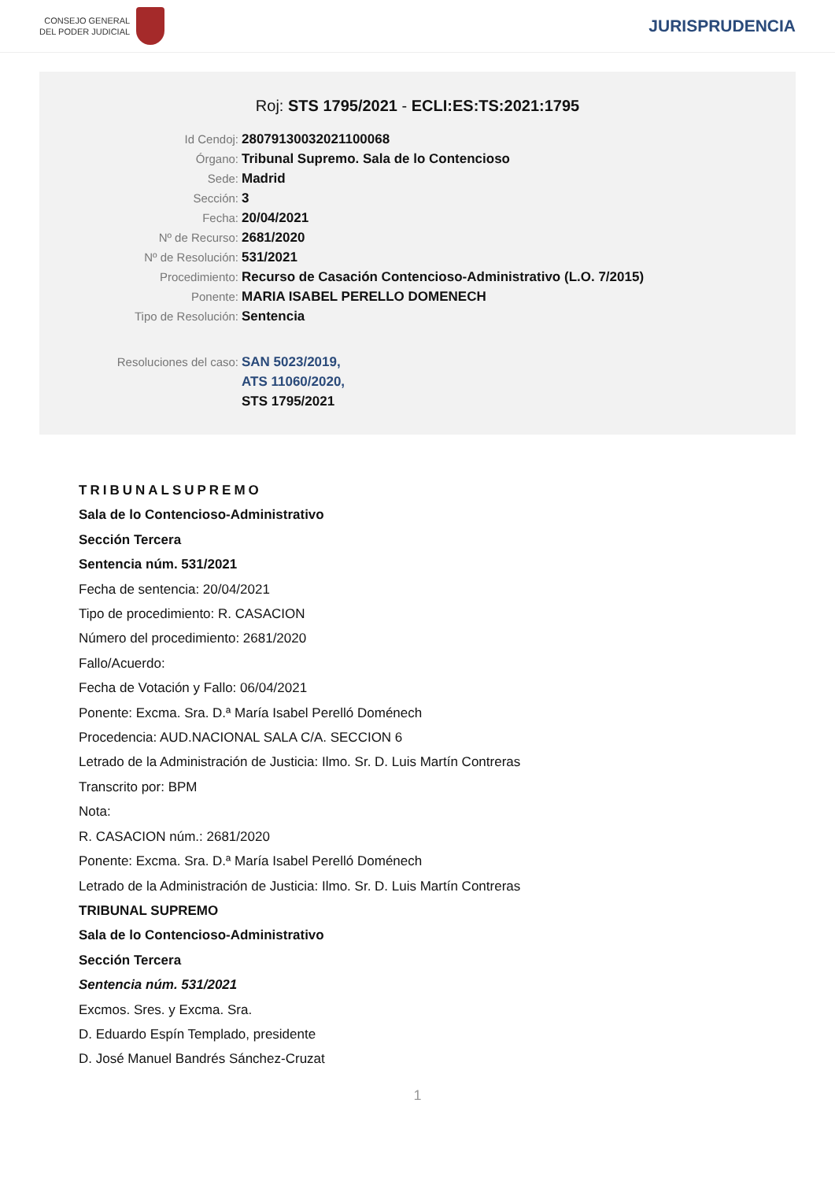CONSEJO GENERAL
DEL PODER JUDICIAL
JURISPRUDENCIA
Roj: STS 1795/2021 - ECLI:ES:TS:2021:1795
Id Cendoj: 28079130032021100068
Órgano: Tribunal Supremo. Sala de lo Contencioso
Sede: Madrid
Sección: 3
Fecha: 20/04/2021
Nº de Recurso: 2681/2020
Nº de Resolución: 531/2021
Procedimiento: Recurso de Casación Contencioso-Administrativo (L.O. 7/2015)
Ponente: MARIA ISABEL PERELLO DOMENECH
Tipo de Resolución: Sentencia
Resoluciones del caso: SAN 5023/2019,
ATS 11060/2020,
STS 1795/2021
TRIBUNALSUPREMO
Sala de lo Contencioso-Administrativo
Sección Tercera
Sentencia núm. 531/2021
Fecha de sentencia: 20/04/2021
Tipo de procedimiento: R. CASACION
Número del procedimiento: 2681/2020
Fallo/Acuerdo:
Fecha de Votación y Fallo: 06/04/2021
Ponente: Excma. Sra. D.ª María Isabel Perelló Doménech
Procedencia: AUD.NACIONAL SALA C/A. SECCION 6
Letrado de la Administración de Justicia: Ilmo. Sr. D. Luis Martín Contreras
Transcrito por: BPM
Nota:
R. CASACION núm.: 2681/2020
Ponente: Excma. Sra. D.ª María Isabel Perelló Doménech
Letrado de la Administración de Justicia: Ilmo. Sr. D. Luis Martín Contreras
TRIBUNAL SUPREMO
Sala de lo Contencioso-Administrativo
Sección Tercera
Sentencia núm. 531/2021
Excmos. Sres. y Excma. Sra.
D. Eduardo Espín Templado, presidente
D. José Manuel Bandrés Sánchez-Cruzat
1